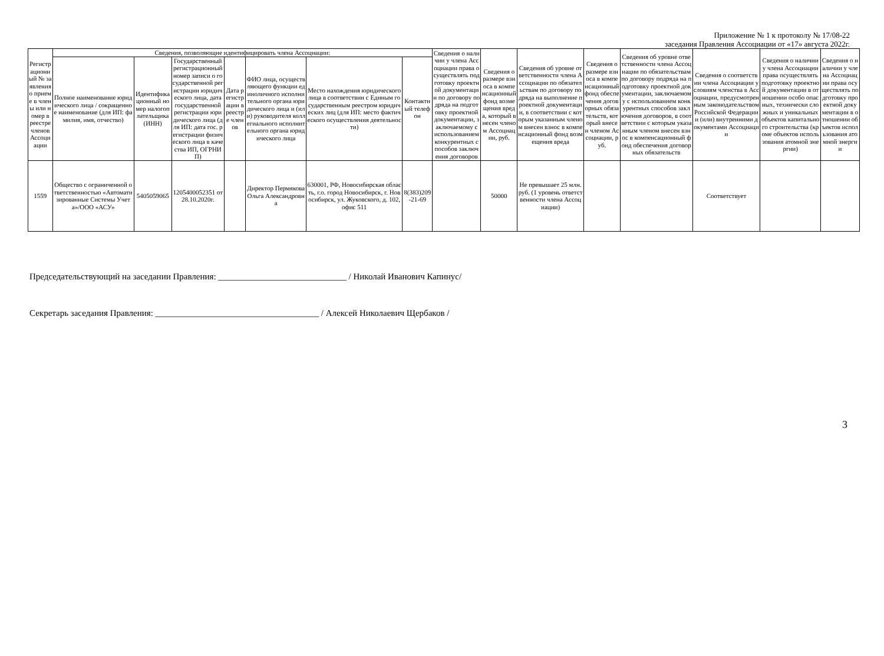Приложение № 1 к протоколу № 17/08-22
заседания Правления Ассоциации от «17» августа 2022г.
| Регистрационный № заявления о приеме в члены или номер в реестре членов Ассоциации | Сведения, позволяющие идентифицировать члена Ассоциации: | | | | | | | Сведения о наличии у члена Ассоциации права осуществлять подготовку проектной документации по договору подряда на подготовку проектной документации, заключаемому с использованием конкурентных способов заключения договоров | Сведения о размере взноса в компенсационный фонд возмещения вреда, который внесен членом Ассоциации, руб. | Сведения об уровне ответственности члена Ассоциации по обязательствам по договору подряда на выполнение проектной документации, в соответствии с которым указанным членом внесен взнос в компенсационный фонд возмещения вреда | Сведения о размере взноса в компенсационный фонд обеспечения договорных обязательств, который внесен членом Ассоциации, руб. | Сведения об уровне ответственности члена Ассоциации по обязательствам по договору подряда на подготовку проектной документации, заключаемому с использованием конкурентных способов заключения договоров, в соответствии с которым указанным членом внесен взнос в компенсационный фонд обеспечения договорных обязательств | Сведения о соответствии члена Ассоциации условиям членства в Ассоциации, предусмотренным законодательством Российской Федерации и (или) внутренними документами Ассоциации | Сведения о наличии у члена Ассоциации права осуществлять подготовку проектной документации в отношении особо опасных, технически сложных и уникальных объектов капитального строительства (кроме объектов использования атомной энергии) | Сведения о наличии у члена Ассоциации права осуществлять подготовку проектной документации в отношении объектов использования атомной энергии |
| --- | --- | --- | --- | --- | --- | --- | --- | --- | --- | --- | --- | --- | --- | --- | --- |
| | Полное наименование юридического лица / сокращенное наименование (для ИП: фамилия, имя, отчество) | Идентификационный номер налогоплательщика (ИНН) | Государственный регистрационный номер записи о государственной регистрации юридического лица, дата государственной регистрации юридического лица (для ИП: дата гос. регистрации физического лица в качества ИП, ОГРНИП) | Дата регистрации в реестре членов | ФИО лица, осуществляющего функции единоличного исполнительного органа юридического лица и (или) руководителя коллегиального исполнительного органа юридического лица | Место нахождения юридического лица в соответствии с Единым государственным реестром юридических лиц (для ИП: место фактического осуществления деятельности) | Контактный телефон | | | | | | | | |
| 1559 | Общество с ограниченной ответственностью «Автоматизированные Системы Учета»/ООО «АСУ» | 5405059065 | 1205400052351 от 28.10.2020г. | | Директор Пермякова Ольга Александровна | 630001, РФ, Новосибирская область, г.о. город Новосибирск, г. Новосибирск, ул. Жуковского, д. 102, офис 511 | 8(383)209-21-69 | | 50000 | Не превышает 25 млн. руб. (1 уровень ответственности члена Ассоциации) | | | Соответствует | | |
Председательствующий на заседании Правления: _____________________________ / Николай Иванович Капинус/
Секретарь заседания Правления: _____________________________________ / Алексей Николаевич Щербаков /
3